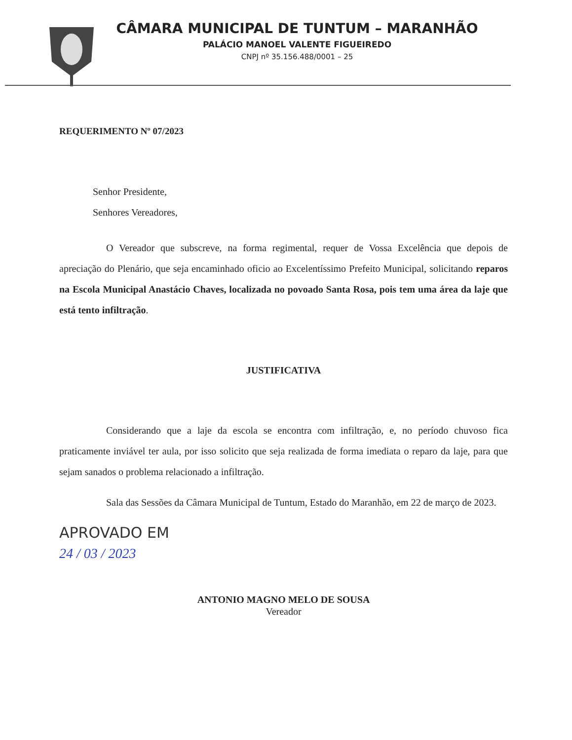CÂMARA MUNICIPAL DE TUNTUM – MARANHÃO
PALÁCIO MANOEL VALENTE FIGUEIREDO
CNPJ nº 35.156.488/0001 – 25
REQUERIMENTO Nº 07/2023
Senhor Presidente,
Senhores Vereadores,
O Vereador que subscreve, na forma regimental, requer de Vossa Excelência que depois de apreciação do Plenário, que seja encaminhado oficio ao Excelentíssimo Prefeito Municipal, solicitando reparos na Escola Municipal Anastácio Chaves, localizada no povoado Santa Rosa, pois tem uma área da laje que está tento infiltração.
JUSTIFICATIVA
Considerando que a laje da escola se encontra com infiltração, e, no período chuvoso fica praticamente inviável ter aula, por isso solicito que seja realizada de forma imediata o reparo da laje, para que sejam sanados o problema relacionado a infiltração.
Sala das Sessões da Câmara Municipal de Tuntum, Estado do Maranhão, em 22 de março de 2023.
APROVADO EM
24 / 03 / 2023
ANTONIO MAGNO MELO DE SOUSA
Vereador